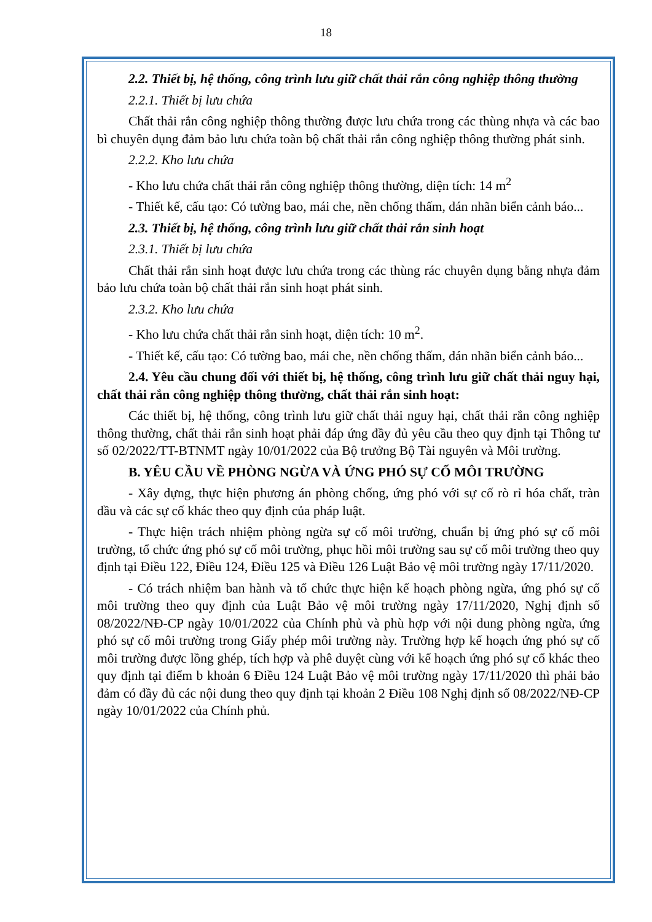18
2.2. Thiết bị, hệ thống, công trình lưu giữ chất thải rắn công nghiệp thông thường
2.2.1. Thiết bị lưu chứa
Chất thải rắn công nghiệp thông thường được lưu chứa trong các thùng nhựa và các bao bì chuyên dụng đảm bảo lưu chứa toàn bộ chất thải rắn công nghiệp thông thường phát sinh.
2.2.2. Kho lưu chứa
- Kho lưu chứa chất thải rắn công nghiệp thông thường, diện tích: 14 m<sup>2</sup>
- Thiết kế, cấu tạo: Có tường bao, mái che, nền chống thấm, dán nhãn biển cảnh báo...
2.3. Thiết bị, hệ thống, công trình lưu giữ chất thải rắn sinh hoạt
2.3.1. Thiết bị lưu chứa
Chất thải rắn sinh hoạt được lưu chứa trong các thùng rác chuyên dụng bằng nhựa đảm bảo lưu chứa toàn bộ chất thải rắn sinh hoạt phát sinh.
2.3.2. Kho lưu chứa
- Kho lưu chứa chất thải rắn sinh hoạt, diện tích: 10 m<sup>2</sup>.
- Thiết kế, cấu tạo: Có tường bao, mái che, nền chống thấm, dán nhãn biển cảnh báo...
2.4. Yêu cầu chung đối với thiết bị, hệ thống, công trình lưu giữ chất thải nguy hại, chất thải rắn công nghiệp thông thường, chất thải rắn sinh hoạt:
Các thiết bị, hệ thống, công trình lưu giữ chất thải nguy hại, chất thải rắn công nghiệp thông thường, chất thải rắn sinh hoạt phải đáp ứng đầy đủ yêu cầu theo quy định tại Thông tư số 02/2022/TT-BTNMT ngày 10/01/2022 của Bộ trưởng Bộ Tài nguyên và Môi trường.
B. YÊU CẦU VỀ PHÒNG NGỪA VÀ ỨNG PHÓ SỰ CỐ MÔI TRƯỜNG
- Xây dựng, thực hiện phương án phòng chống, ứng phó với sự cố rò rỉ hóa chất, tràn dầu và các sự cố khác theo quy định của pháp luật.
- Thực hiện trách nhiệm phòng ngừa sự cố môi trường, chuẩn bị ứng phó sự cố môi trường, tổ chức ứng phó sự cố môi trường, phục hồi môi trường sau sự cố môi trường theo quy định tại Điều 122, Điều 124, Điều 125 và Điều 126 Luật Bảo vệ môi trường ngày 17/11/2020.
- Có trách nhiệm ban hành và tổ chức thực hiện kế hoạch phòng ngừa, ứng phó sự cố môi trường theo quy định của Luật Bảo vệ môi trường ngày 17/11/2020, Nghị định số 08/2022/NĐ-CP ngày 10/01/2022 của Chính phủ và phù hợp với nội dung phòng ngừa, ứng phó sự cố môi trường trong Giấy phép môi trường này. Trường hợp kế hoạch ứng phó sự cố môi trường được lồng ghép, tích hợp và phê duyệt cùng với kế hoạch ứng phó sự cố khác theo quy định tại điểm b khoản 6 Điều 124 Luật Bảo vệ môi trường ngày 17/11/2020 thì phải bảo đảm có đầy đủ các nội dung theo quy định tại khoản 2 Điều 108 Nghị định số 08/2022/NĐ-CP ngày 10/01/2022 của Chính phủ.